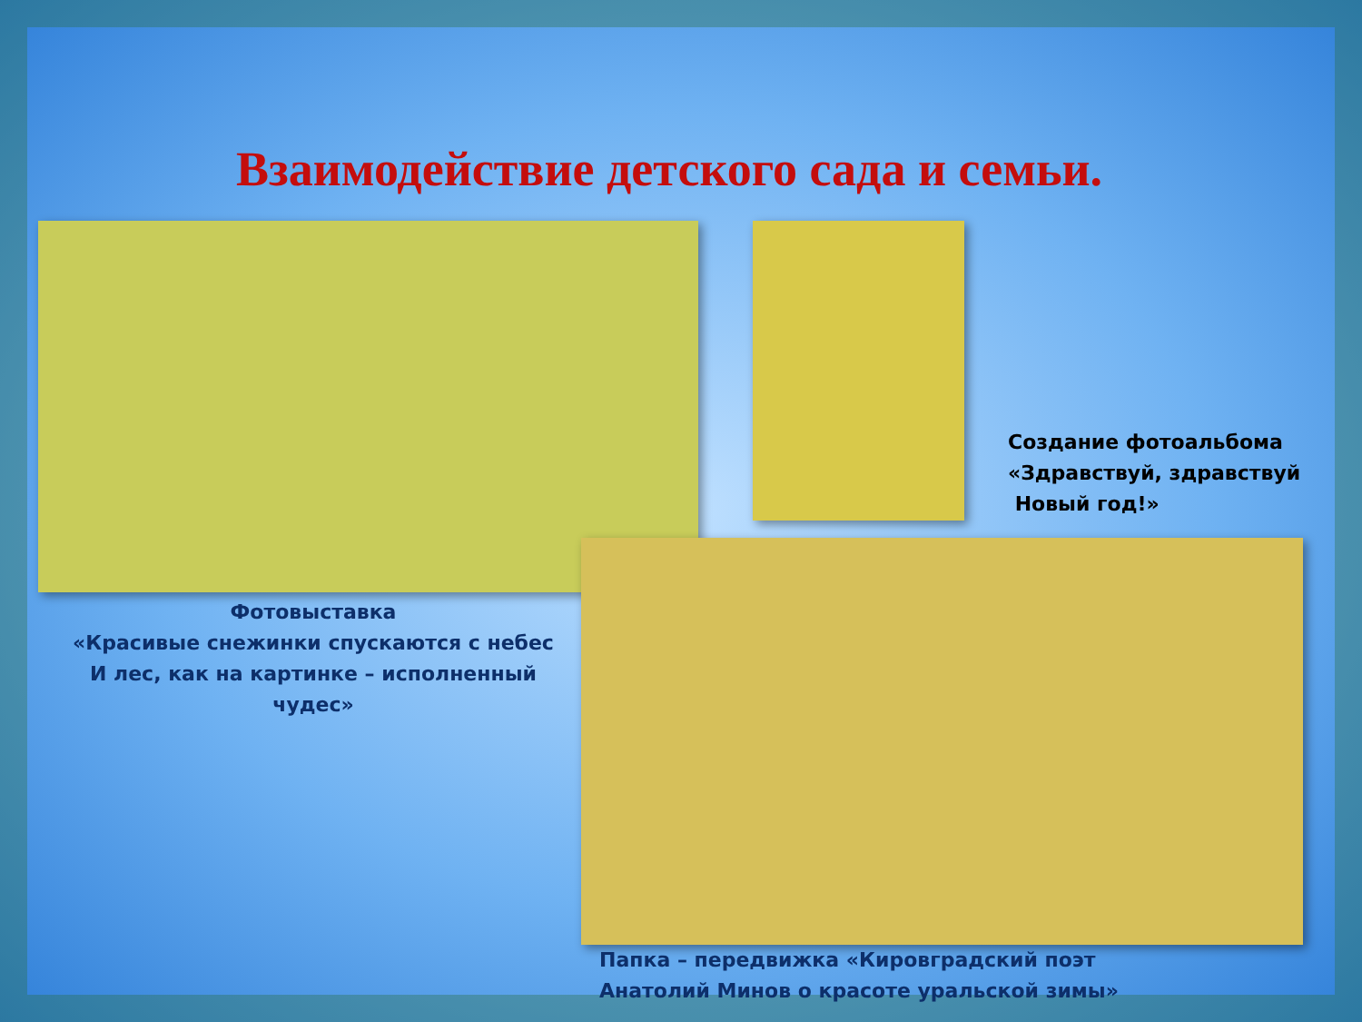Взаимодействие детского сада и семьи.
Создание фотоальбома
«Здравствуй, здравствуй
Новый год!»
Фотовыставка
«Красивые снежинки спускаются с небес
И лес, как на картинке – исполненный чудес»
Папка – передвижка «Кировградский поэт
Анатолий Минов о красоте уральской зимы»